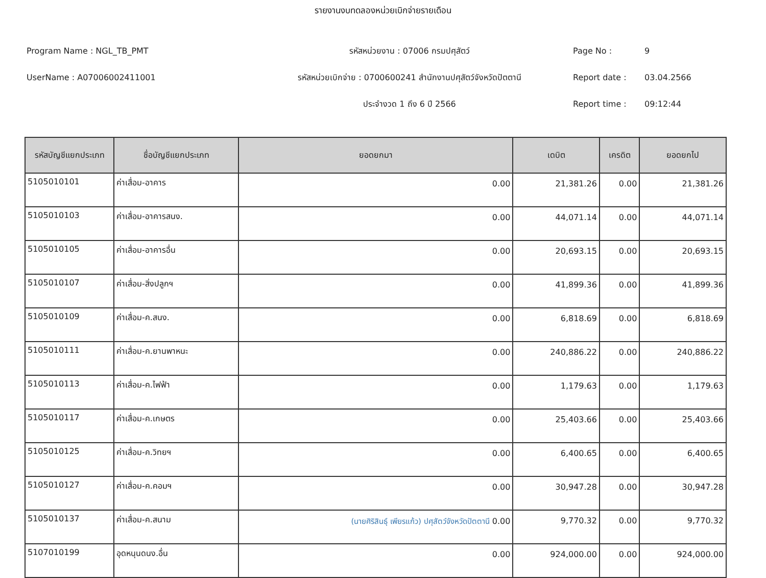รายงานงบทดลองหน่วยเบิกจ่ายรายเดือน
Program Name : NGL_TB_PMT
UserName : A07006002411001
รหัสหน่วยงาน : 07006 กรมปศุสัตว์
รหัสหน่วยเบิกจ่าย : 0700600241 สำนักงานปศุสัตว์จังหวัดปัตตานี
ประจำงวด 1 ถึง 6 ปี 2566
Page No : 9
Report date : 03.04.2566
Report time : 09:12:44
| รหัสบัญชีแยกประเภท | ชื่อบัญชีแยกประเภท | ยอดยกมา | เดบิต | เครดิต | ยอดยกไป |
| --- | --- | --- | --- | --- | --- |
| 5105010101 | ค่าเสื่อม-อาคาร | 0.00 | 21,381.26 | 0.00 | 21,381.26 |
| 5105010103 | ค่าเสื่อม-อาคารสนง. | 0.00 | 44,071.14 | 0.00 | 44,071.14 |
| 5105010105 | ค่าเสื่อม-อาคารอื่น | 0.00 | 20,693.15 | 0.00 | 20,693.15 |
| 5105010107 | ค่าเสื่อม-สิ่งปลูกฯ | 0.00 | 41,899.36 | 0.00 | 41,899.36 |
| 5105010109 | ค่าเสื่อม-ค.สนง. | 0.00 | 6,818.69 | 0.00 | 6,818.69 |
| 5105010111 | ค่าเสื่อม-ค.ยานพาหนะ | 0.00 | 240,886.22 | 0.00 | 240,886.22 |
| 5105010113 | ค่าเสื่อม-ค.ไฟฟ้า | 0.00 | 1,179.63 | 0.00 | 1,179.63 |
| 5105010117 | ค่าเสื่อม-ค.เกษตร | 0.00 | 25,403.66 | 0.00 | 25,403.66 |
| 5105010125 | ค่าเสื่อม-ค.วิทยฯ | 0.00 | 6,400.65 | 0.00 | 6,400.65 |
| 5105010127 | ค่าเสื่อม-ค.คอมฯ | 0.00 | 30,947.28 | 0.00 | 30,947.28 |
| 5105010137 | ค่าเสื่อม-ค.สนาม | (นายศิริสินธุ์ เพียรแก้ว) ปศุสัตว์จังหวัดปัตตานี 0.00 | 9,770.32 | 0.00 | 9,770.32 |
| 5107010199 | อุดหนุนดนง.อื่น | 0.00 | 924,000.00 | 0.00 | 924,000.00 |